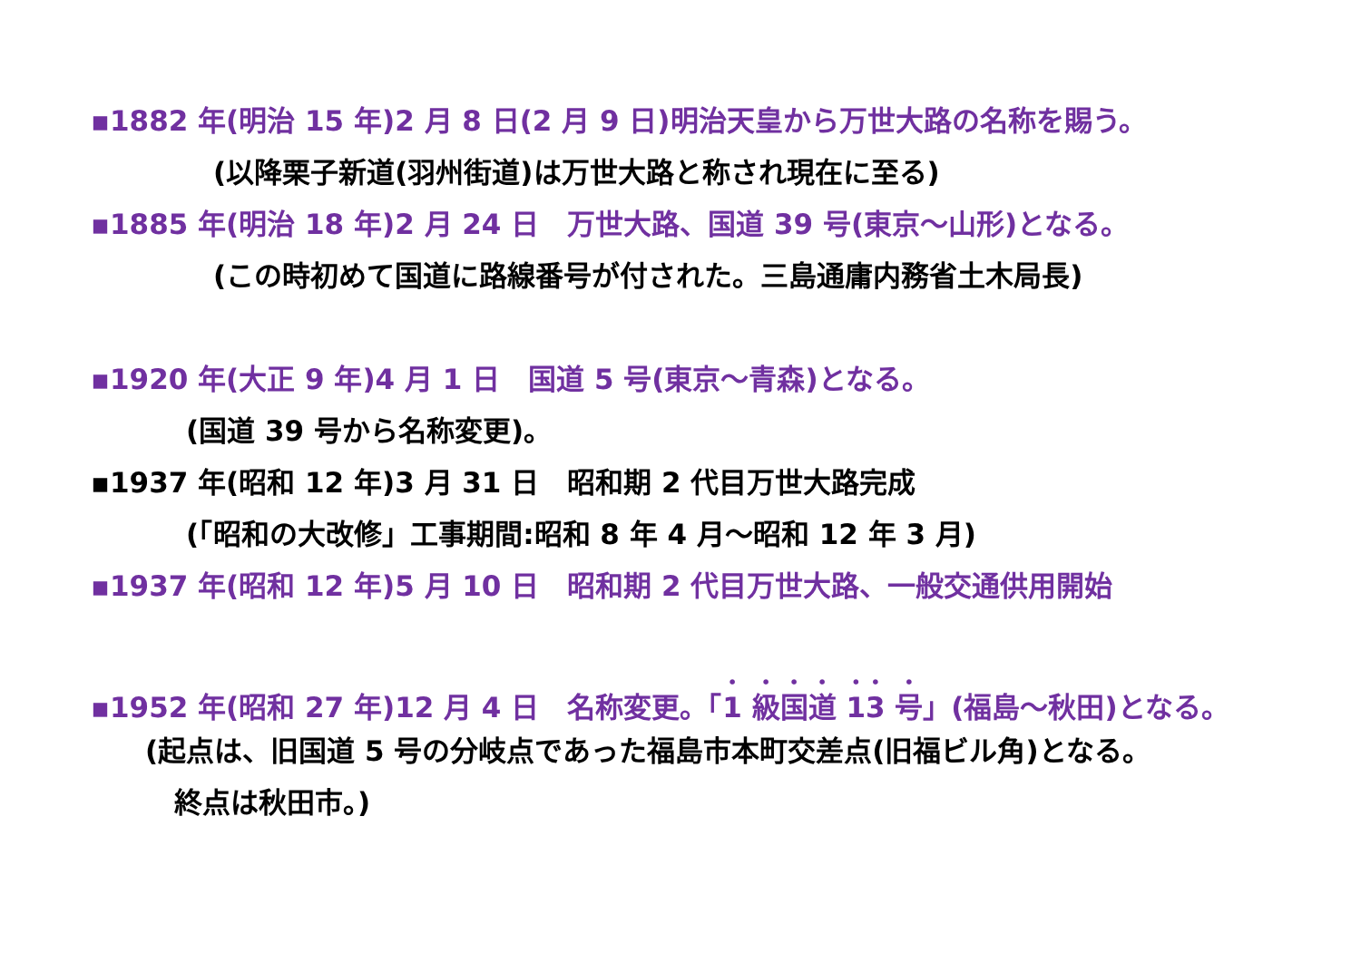▪1882 年(明治 15 年)2 月 8 日(2 月 9 日)明治天皇から万世大路の名称を賜う。
(以降栗子新道(羽州街道)は万世大路と称され現在に至る)
▪1885 年(明治 18 年)2 月 24 日　万世大路、国道 39 号(東京～山形)となる。
(この時初めて国道に路線番号が付された。三島通庸内務省土木局長)
▪1920 年(大正 9 年)4 月 1 日　国道 5 号(東京～青森)となる。
(国道 39 号から名称変更)。
▪1937 年(昭和 12 年)3 月 31 日　昭和期 2 代目万世大路完成
(「昭和の大改修」工事期間:昭和 8 年 4 月～昭和 12 年 3 月)
▪1937 年(昭和 12 年)5 月 10 日　昭和期 2 代目万世大路、一般交通供用開始
▪1952 年(昭和 27 年)12 月 4 日　名称変更。「1 級国道 13 号」(福島～秋田)となる。
(起点は、旧国道 5 号の分岐点であった福島市本町交差点(旧福ビル角)となる。
終点は秋田市。)